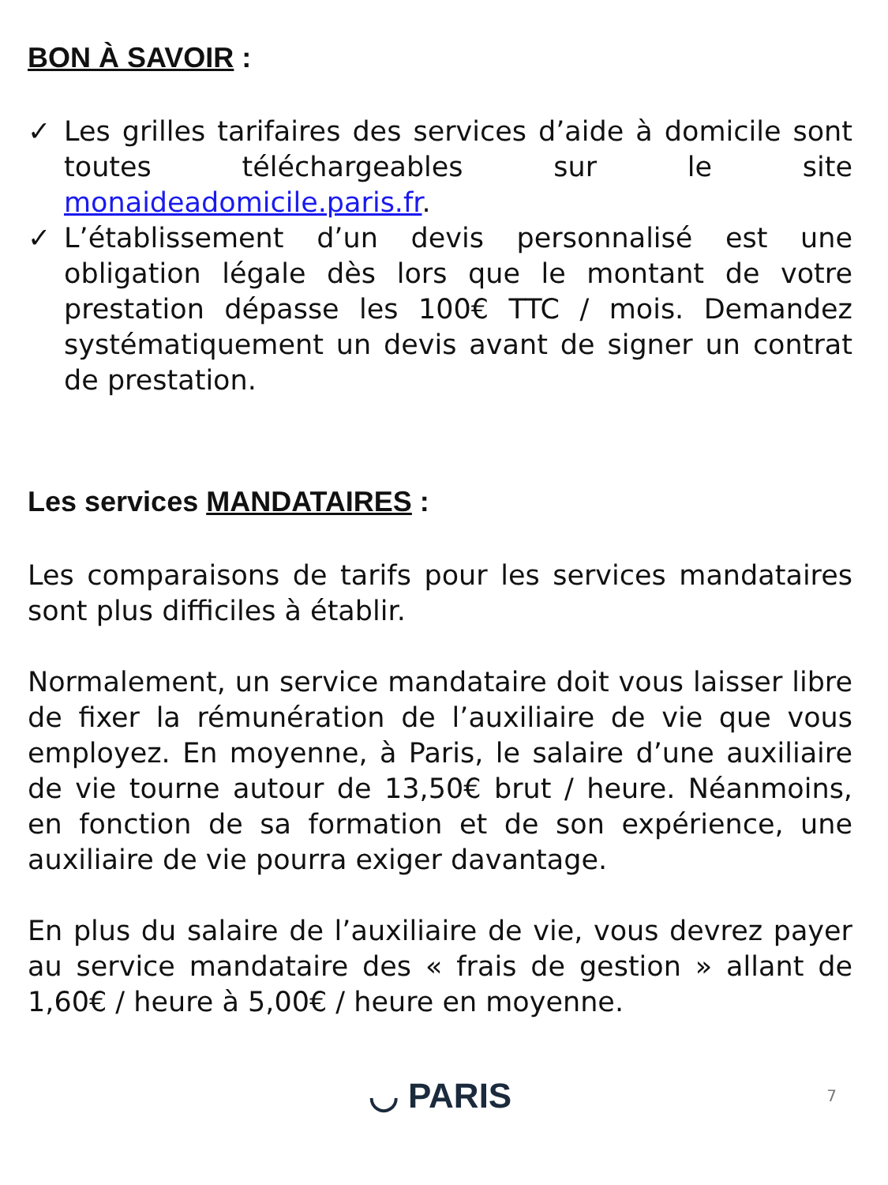BON À SAVOIR :
✓ Les grilles tarifaires des services d’aide à domicile sont toutes téléchargeables sur le site monaideadomicile.paris.fr.
✓ L’établissement d’un devis personnalisé est une obligation légale dès lors que le montant de votre prestation dépasse les 100€ TTC / mois. Demandez systématiquement un devis avant de signer un contrat de prestation.
Les services MANDATAIRES :
Les comparaisons de tarifs pour les services mandataires sont plus difficiles à établir.
Normalement, un service mandataire doit vous laisser libre de fixer la rémunération de l’auxiliaire de vie que vous employez. En moyenne, à Paris, le salaire d’une auxiliaire de vie tourne autour de 13,50€ brut / heure. Néanmoins, en fonction de sa formation et de son expérience, une auxiliaire de vie pourra exiger davantage.
En plus du salaire de l’auxiliaire de vie, vous devrez payer au service mandataire des « frais de gestion » allant de 1,60€ / heure à 5,00€ / heure en moyenne.
◡ PARIS 7